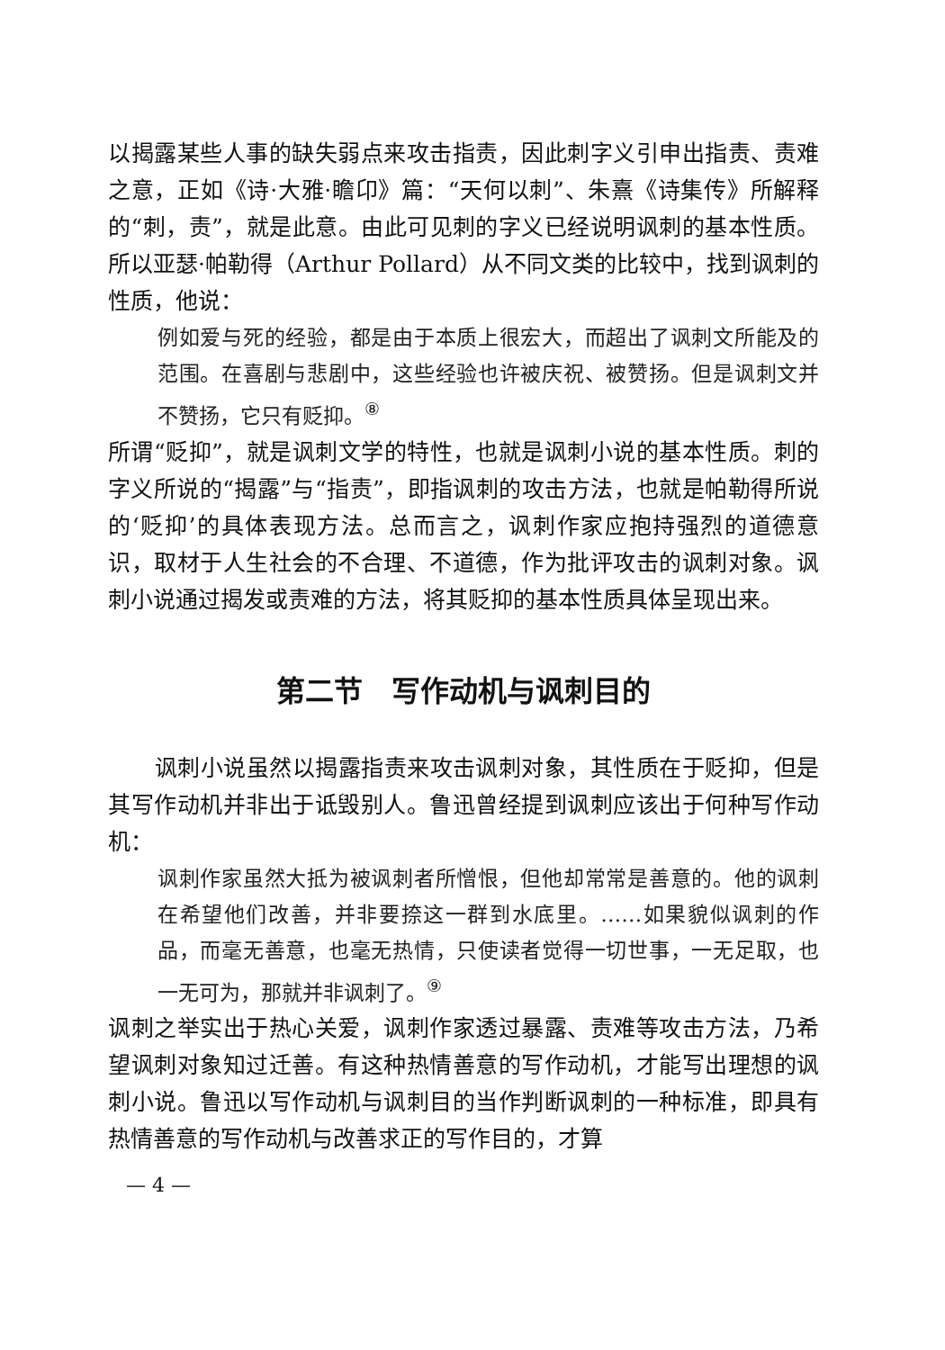以揭露某些人事的缺失弱点来攻击指责，因此刺字义引申出指责、责难之意，正如《诗·大雅·瞻卬》篇：“天何以刺”、朱熹《诗集传》所解释的“刺，责”，就是此意。由此可见刺的字义已经说明讽刺的基本性质。所以亚瑟·帕勒得（Arthur Pollard）从不同文类的比较中，找到讽刺的性质，他说：
例如爱与死的经验，都是由于本质上很宏大，而超出了讽刺文所能及的范围。在喜剧与悲剧中，这些经验也许被庆祝、被赞扬。但是讽刺文并不赞扬，它只有贬抑。<sup>⑧</sup>
所谓“贬抑”，就是讽刺文学的特性，也就是讽刺小说的基本性质。刺的字义所说的“揭露”与“指责”，即指讽刺的攻击方法，也就是帕勒得所说的‘贬抑’的具体表现方法。总而言之，讽刺作家应抱持强烈的道德意识，取材于人生社会的不合理、不道德，作为批评攻击的讽刺对象。讽刺小说通过揭发或责难的方法，将其贬抑的基本性质具体呈现出来。
第二节　写作动机与讽刺目的
讽刺小说虽然以揭露指责来攻击讽刺对象，其性质在于贬抑，但是其写作动机并非出于诋毁别人。鲁迅曾经提到讽刺应该出于何种写作动机：
讽刺作家虽然大抵为被讽刺者所憎恨，但他却常常是善意的。他的讽刺在希望他们改善，并非要捺这一群到水底里。……如果貌似讽刺的作品，而毫无善意，也毫无热情，只使读者觉得一切世事，一无足取，也一无可为，那就并非讽刺了。<sup>⑨</sup>
讽刺之举实出于热心关爱，讽刺作家透过暴露、责难等攻击方法，乃希望讽刺对象知过迁善。有这种热情善意的写作动机，才能写出理想的讽刺小说。鲁迅以写作动机与讽刺目的当作判断讽刺的一种标准，即具有热情善意的写作动机与改善求正的写作目的，才算
— 4 —